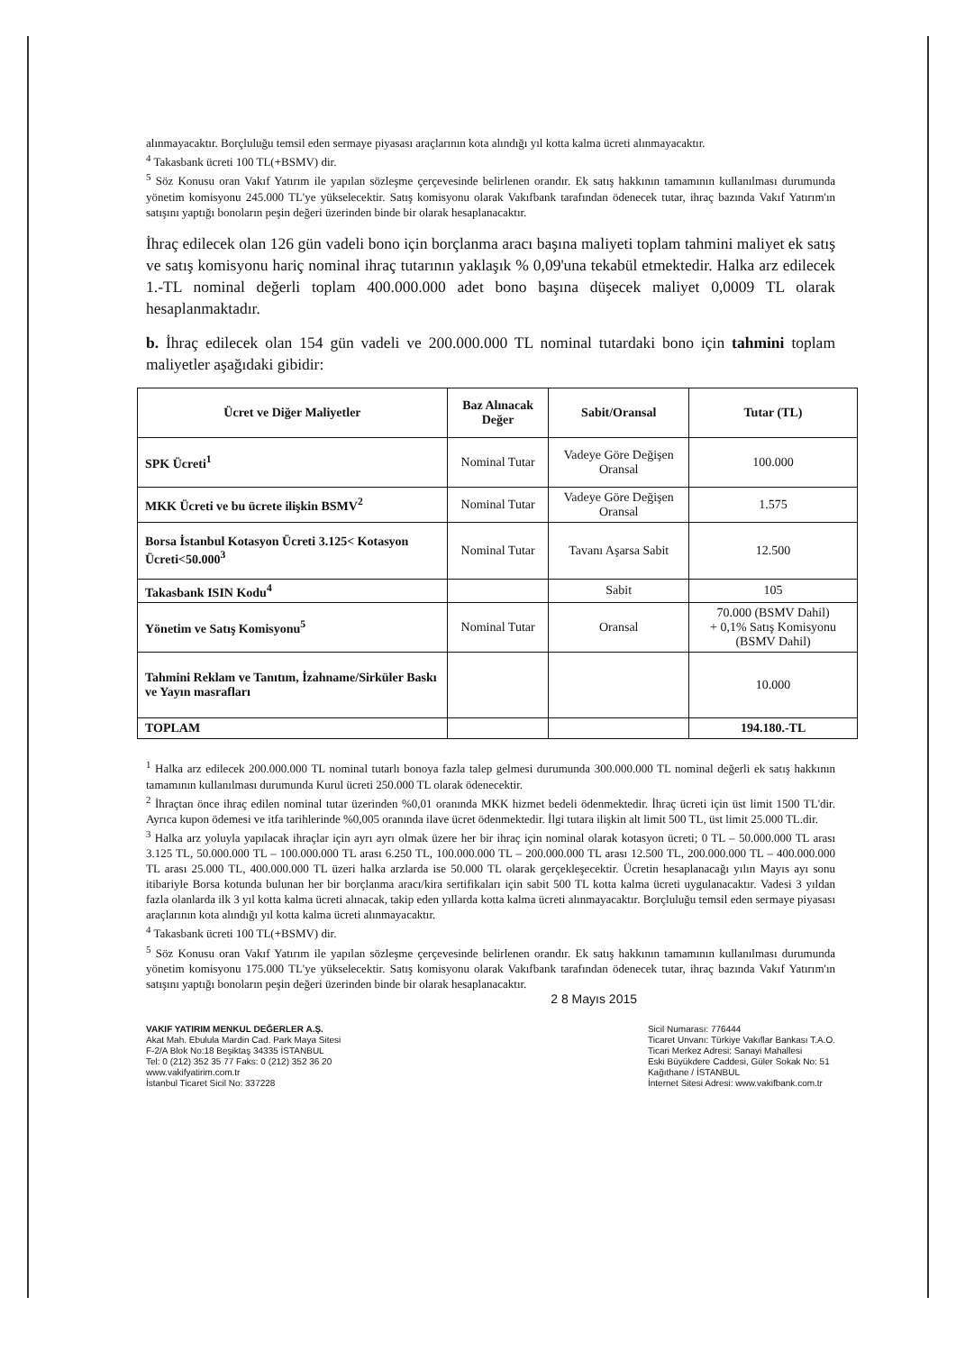alınmayacaktır. Borçluluğu temsil eden sermaye piyasası araçlarının kota alındığı yıl kotta kalma ücreti alınmayacaktır.
<sup>4</sup> Takasbank ücreti 100 TL(+BSMV) dir.
<sup>5</sup> Söz Konusu oran Vakıf Yatırım ile yapılan sözleşme çerçevesinde belirlenen orandır. Ek satış hakkının tamamının kullanılması durumunda yönetim komisyonu 245.000 TL'ye yükselecektir. Satış komisyonu olarak Vakıfbank tarafından ödenecek tutar, ihraç bazında Vakıf Yatırım'ın satışını yaptığı bonoların peşin değeri üzerinden binde bir olarak hesaplanacaktır.
İhraç edilecek olan 126 gün vadeli bono için borçlanma aracı başına maliyeti toplam tahmini maliyet ek satış ve satış komisyonu hariç nominal ihraç tutarının yaklaşık % 0,09'una tekabül etmektedir. Halka arz edilecek 1.-TL nominal değerli toplam 400.000.000 adet bono başına düşecek maliyet 0,0009 TL olarak hesaplanmaktadır.
b. İhraç edilecek olan 154 gün vadeli ve 200.000.000 TL nominal tutardaki bono için tahmini toplam maliyetler aşağıdaki gibidir:
| Ücret ve Diğer Maliyetler | Baz Alınacak Değer | Sabit/Oransal | Tutar (TL) |
| --- | --- | --- | --- |
| SPK Ücreti<sup>1</sup> | Nominal Tutar | Vadeye Göre Değişen Oransal | 100.000 |
| MKK Ücreti ve bu ücrete ilişkin BSMV<sup>2</sup> | Nominal Tutar | Vadeye Göre Değişen Oransal | 1.575 |
| Borsa İstanbul Kotasyon Ücreti 3.125< Kotasyon Ücreti<50.000<sup>3</sup> | Nominal Tutar | Tavanı Aşarsa Sabit | 12.500 |
| Takasbank ISIN Kodu<sup>4</sup> | | Sabit | 105 |
| Yönetim ve Satış Komisyonu<sup>5</sup> | Nominal Tutar | Oransal | 70.000 (BSMV Dahil) + 0,1% Satış Komisyonu (BSMV Dahil) |
| Tahmini Reklam ve Tanıtım, İzahname/Sirküler Baskı ve Yayın masrafları | | | 10.000 |
| TOPLAM | | | 194.180.-TL |
<sup>1</sup> Halka arz edilecek 200.000.000 TL nominal tutarlı bonoya fazla talep gelmesi durumunda 300.000.000 TL nominal değerli ek satış hakkının tamamının kullanılması durumunda Kurul ücreti 250.000 TL olarak ödenecektir.
<sup>2</sup> İhraçtan önce ihraç edilen nominal tutar üzerinden %0,01 oranında MKK hizmet bedeli ödenmektedir. İhraç ücreti için üst limit 1500 TL'dir. Ayrıca kupon ödemesi ve itfa tarihlerinde %0,005 oranında ilave ücret ödenmektedir. İlgi tutara ilişkin alt limit 500 TL, üst limit 25.000 TL.dir.
<sup>3</sup> Halka arz yoluyla yapılacak ihraçlar için ayrı ayrı olmak üzere her bir ihraç için nominal olarak kotasyon ücreti; 0 TL – 50.000.000 TL arası 3.125 TL, 50.000.000 TL – 100.000.000 TL arası 6.250 TL, 100.000.000 TL – 200.000.000 TL arası 12.500 TL, 200.000.000 TL – 400.000.000 TL arası 25.000 TL, 400.000.000 TL üzeri halka arzlarda ise 50.000 TL olarak gerçekleşecektir. Ücretin hesaplanacağı yılın Mayıs ayı sonu itibariyle Borsa kotunda bulunan her bir borçlanma aracı/kira sertifikaları için sabit 500 TL kotta kalma ücreti uygulanacaktır. Vadesi 3 yıldan fazla olanlarda ilk 3 yıl kotta kalma ücreti alınacak, takip eden yıllarda kotta kalma ücreti alınmayacaktır. Borçluluğu temsil eden sermaye piyasası araçlarının kota alındığı yıl kotta kalma ücreti alınmayacaktır.
<sup>4</sup> Takasbank ücreti 100 TL(+BSMV) dir.
<sup>5</sup> Söz Konusu oran Vakıf Yatırım ile yapılan sözleşme çerçevesinde belirlenen orandır. Ek satış hakkının tamamının kullanılması durumunda yönetim komisyonu 175.000 TL'ye yükselecektir. Satış komisyonu olarak Vakıfbank tarafından ödenecek tutar, ihraç bazında Vakıf Yatırım'ın satışını yaptığı bonoların peşin değeri üzerinden binde bir olarak hesaplanacaktır.
2 8 Mayıs 2015
VAKIF YATIRIM MENKUL DEĞERLER A.Ş.
Akat Mah. Ebulula Mardin Cad. Park Maya Sitesi
F-2/A Blok No:18 Beşiktaş 34335 İSTANBUL
Tel: 0 (212) 352 35 77 Faks: 0 (212) 352 36 20
www.vakifyatirim.com.tr
İstanbul Ticaret Sicil No: 337228
Sicil Numarası: 776444
Ticaret Unvanı: Türkiye Vakıflar Bankası T.A.O.
Ticari Merkez Adresi: Sanayi Mahallesi
Eski Büyükdere Caddesi, Güler Sokak No: 51
Kağıthane / İSTANBUL
İnternet Sitesi Adresi: www.vakifbank.com.tr